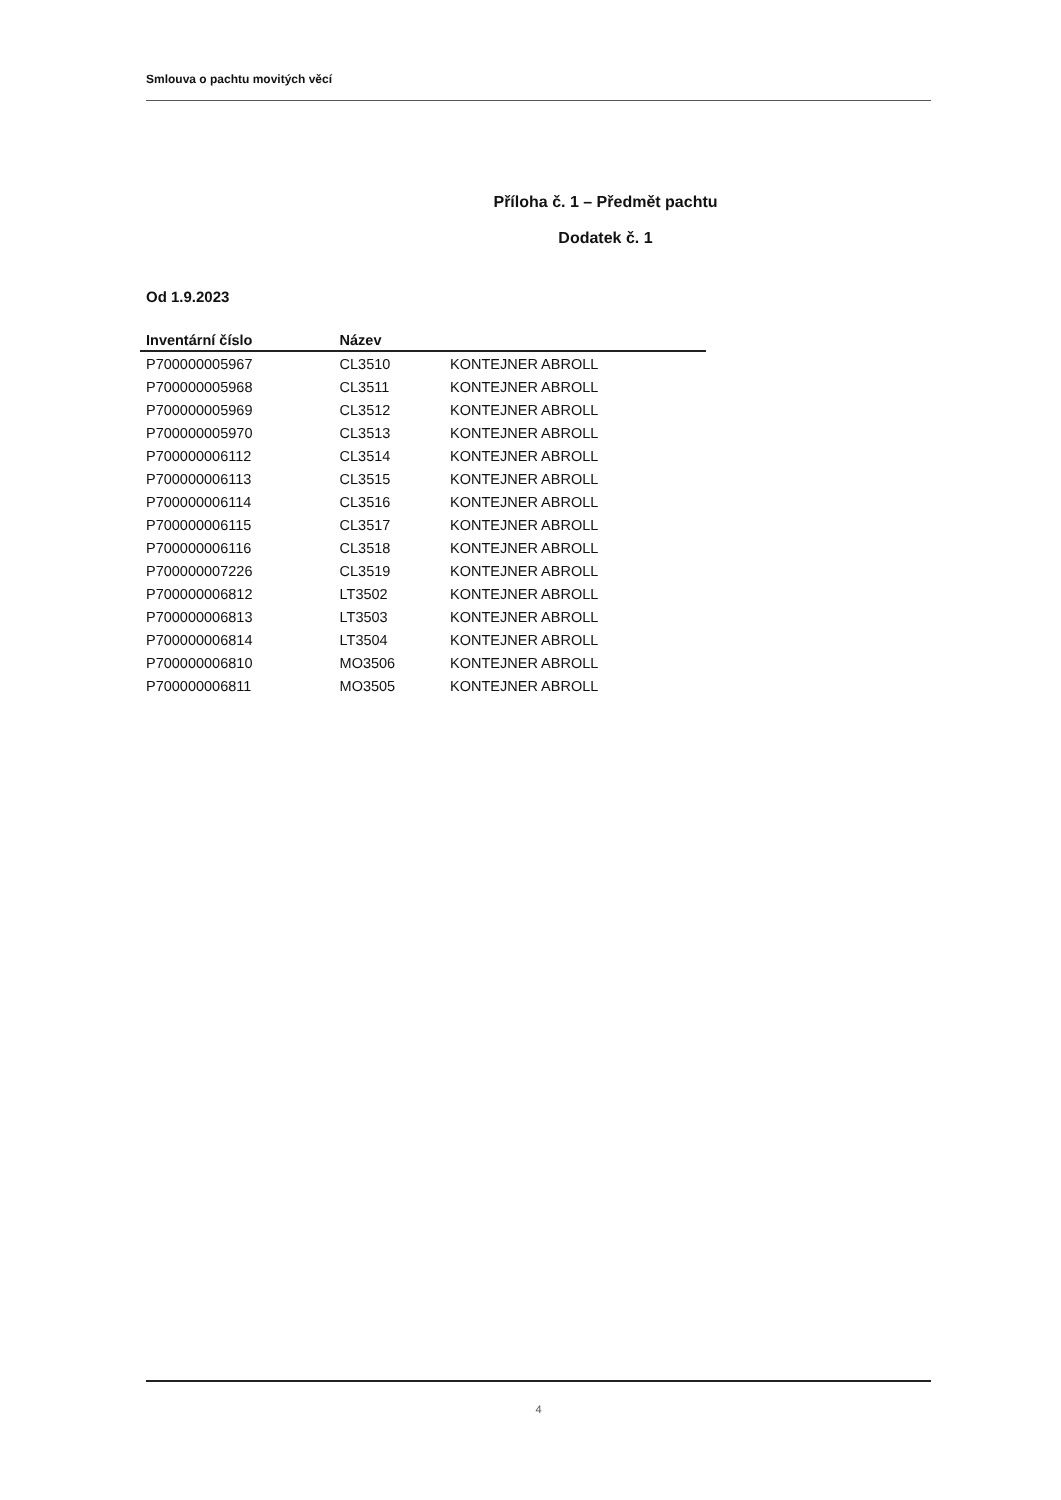Smlouva o pachtu movitých věcí
Příloha č. 1 – Předmět pachtu
Dodatek č. 1
Od 1.9.2023
| Inventární číslo | Název | |
| --- | --- | --- |
| P700000005967 | CL3510 | KONTEJNER ABROLL |
| P700000005968 | CL3511 | KONTEJNER ABROLL |
| P700000005969 | CL3512 | KONTEJNER ABROLL |
| P700000005970 | CL3513 | KONTEJNER ABROLL |
| P700000006112 | CL3514 | KONTEJNER ABROLL |
| P700000006113 | CL3515 | KONTEJNER ABROLL |
| P700000006114 | CL3516 | KONTEJNER ABROLL |
| P700000006115 | CL3517 | KONTEJNER ABROLL |
| P700000006116 | CL3518 | KONTEJNER ABROLL |
| P700000007226 | CL3519 | KONTEJNER ABROLL |
| P700000006812 | LT3502 | KONTEJNER ABROLL |
| P700000006813 | LT3503 | KONTEJNER ABROLL |
| P700000006814 | LT3504 | KONTEJNER ABROLL |
| P700000006810 | MO3506 | KONTEJNER ABROLL |
| P700000006811 | MO3505 | KONTEJNER ABROLL |
4